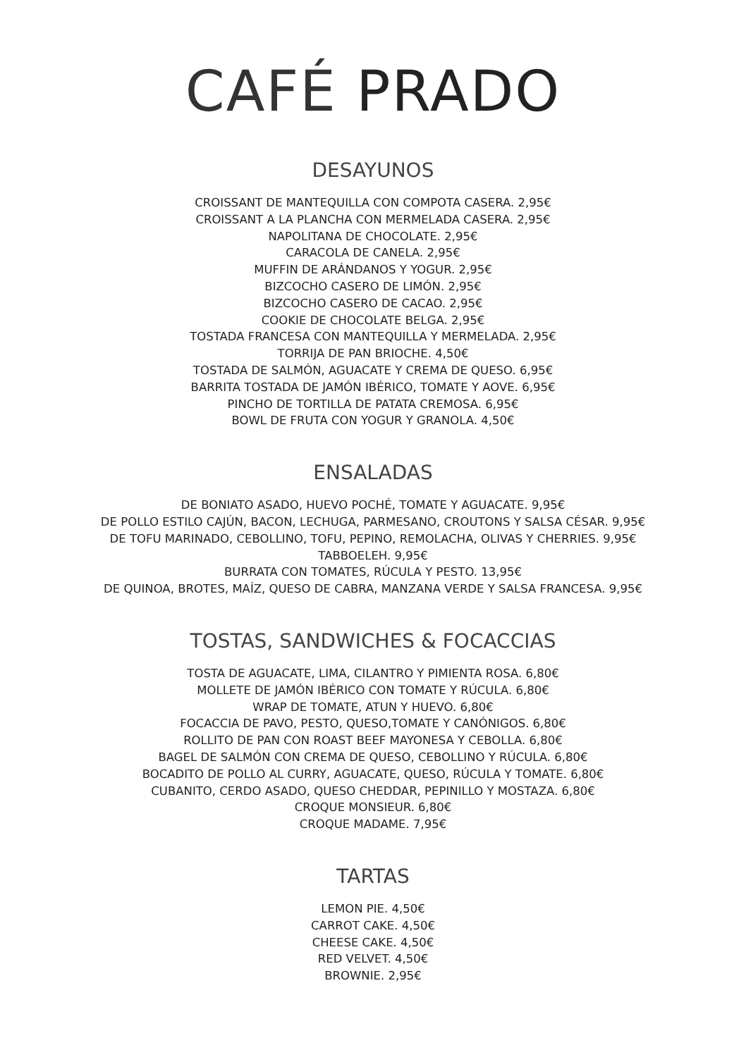CAFÉ PRADO
DESAYUNOS
CROISSANT DE MANTEQUILLA CON COMPOTA CASERA. 2,95€
CROISSANT A LA PLANCHA CON MERMELADA CASERA. 2,95€
NAPOLITANA DE CHOCOLATE. 2,95€
CARACOLA DE CANELA. 2,95€
MUFFIN DE ARÁNDANOS Y YOGUR. 2,95€
BIZCOCHO CASERO DE LIMÓN. 2,95€
BIZCOCHO CASERO DE CACAO. 2,95€
COOKIE DE CHOCOLATE BELGA. 2,95€
TOSTADA FRANCESA CON MANTEQUILLA Y MERMELADA. 2,95€
TORRIJA DE PAN BRIOCHE. 4,50€
TOSTADA DE SALMÓN, AGUACATE Y CREMA DE QUESO. 6,95€
BARRITA TOSTADA DE JAMÓN IBÉRICO, TOMATE Y AOVE. 6,95€
PINCHO DE TORTILLA DE PATATA CREMOSA. 6,95€
BOWL DE FRUTA CON YOGUR Y GRANOLA. 4,50€
ENSALADAS
DE BONIATO ASADO, HUEVO POCHÉ, TOMATE Y AGUACATE. 9,95€
DE POLLO ESTILO CAJÚN, BACON, LECHUGA, PARMESANO, CROUTONS Y SALSA CÉSAR. 9,95€
DE TOFU MARINADO, CEBOLLINO, TOFU, PEPINO, REMOLACHA, OLIVAS Y CHERRIES. 9,95€
TABBOELEH. 9,95€
BURRATA CON TOMATES, RÚCULA Y PESTO. 13,95€
DE QUINOA, BROTES, MAÍZ, QUESO DE CABRA, MANZANA VERDE Y SALSA FRANCESA. 9,95€
TOSTAS, SANDWICHES & FOCACCIAS
TOSTA DE AGUACATE, LIMA, CILANTRO Y PIMIENTA ROSA. 6,80€
MOLLETE DE JAMÓN IBÉRICO CON TOMATE Y RÚCULA. 6,80€
WRAP DE TOMATE, ATUN Y HUEVO. 6,80€
FOCACCIA DE PAVO, PESTO, QUESO,TOMATE Y CANÓNIGOS. 6,80€
ROLLITO DE PAN CON ROAST BEEF MAYONESA Y CEBOLLA. 6,80€
BAGEL DE SALMÓN CON CREMA DE QUESO, CEBOLLINO Y RÚCULA. 6,80€
BOCADITO DE POLLO AL CURRY, AGUACATE, QUESO, RÚCULA Y TOMATE. 6,80€
CUBANITO, CERDO ASADO, QUESO CHEDDAR, PEPINILLO Y MOSTAZA. 6,80€
CROQUE MONSIEUR. 6,80€
CROQUE MADAME. 7,95€
TARTAS
LEMON PIE. 4,50€
CARROT CAKE. 4,50€
CHEESE CAKE. 4,50€
RED VELVET. 4,50€
BROWNIE. 2,95€